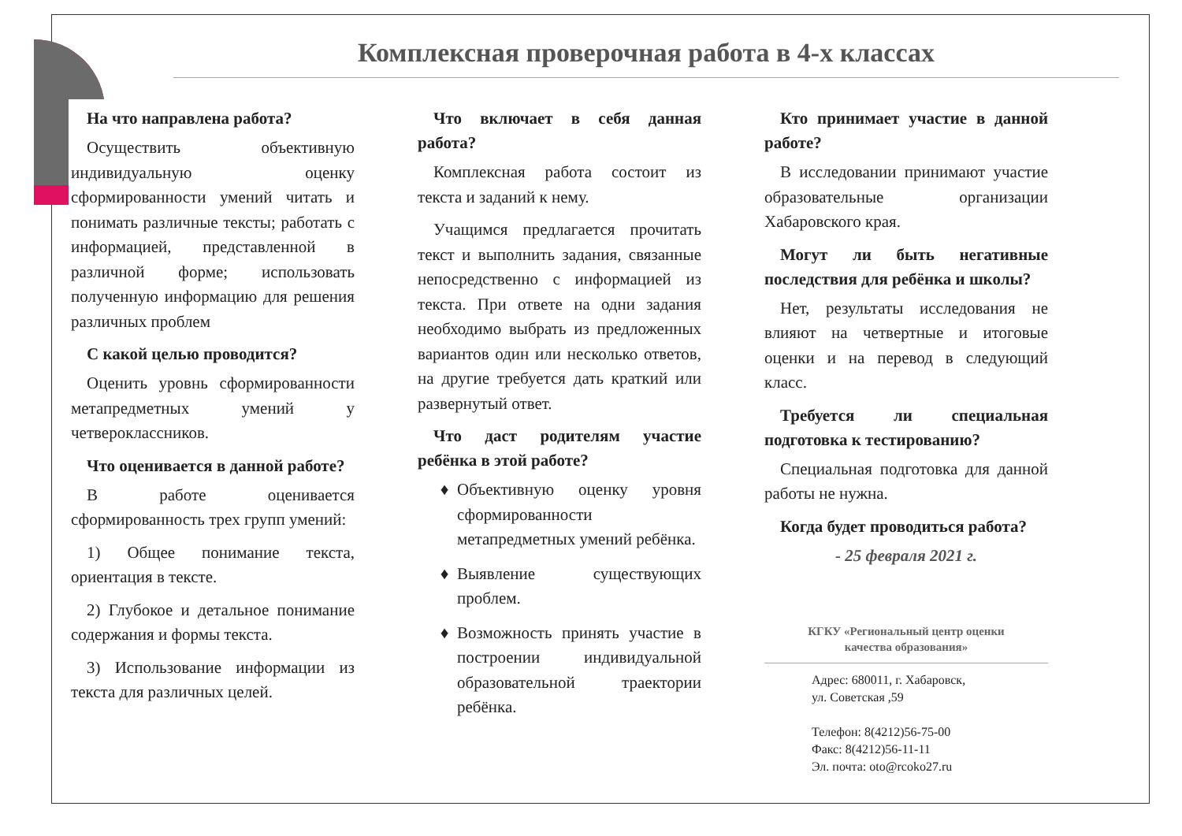Комплексная проверочная работа в 4-х классах
На что направлена работа?
Осуществить объективную индивидуальную оценку сформированности умений читать и понимать различные тексты; работать с информацией, представленной в различной форме; использовать полученную информацию для решения различных проблем
С какой целью проводится?
Оценить уровнь сформированности метапредметных умений у четвероклассников.
Что оценивается в данной работе?
В работе оценивается сформированность трех групп умений:
1) Общее понимание текста, ориентация в тексте.
2) Глубокое и детальное понимание содержания и формы текста.
3) Использование информации из текста для различных целей.
Что включает в себя данная работа?
Комплексная работа состоит из текста и заданий к нему.
Учащимся предлагается прочитать текст и выполнить задания, связанные непосредственно с информацией из текста. При ответе на одни задания необходимо выбрать из предложенных вариантов один или несколько ответов, на другие требуется дать краткий или развернутый ответ.
Что даст родителям участие ребёнка в этой работе?
Объективную оценку уровня сформированности метапредметных умений ребёнка.
Выявление существующих проблем.
Возможность принять участие в построении индивидуальной образовательной траектории ребёнка.
Кто принимает участие в данной работе?
В исследовании принимают участие образовательные организации Хабаровского края.
Могут ли быть негативные последствия для ребёнка и школы?
Нет, результаты исследования не влияют на четвертные и итоговые оценки и на перевод в следующий класс.
Требуется ли специальная подготовка к тестированию?
Специальная подготовка для данной работы не нужна.
Когда будет проводиться работа?
- 25 февраля 2021 г.
КГКУ «Региональный центр оценки
качества образования»
Адрес: 680011, г. Хабаровск,
ул. Советская ,59
Телефон: 8(4212)56-75-00
Факс: 8(4212)56-11-11
Эл. почта: oto@rcoko27.ru